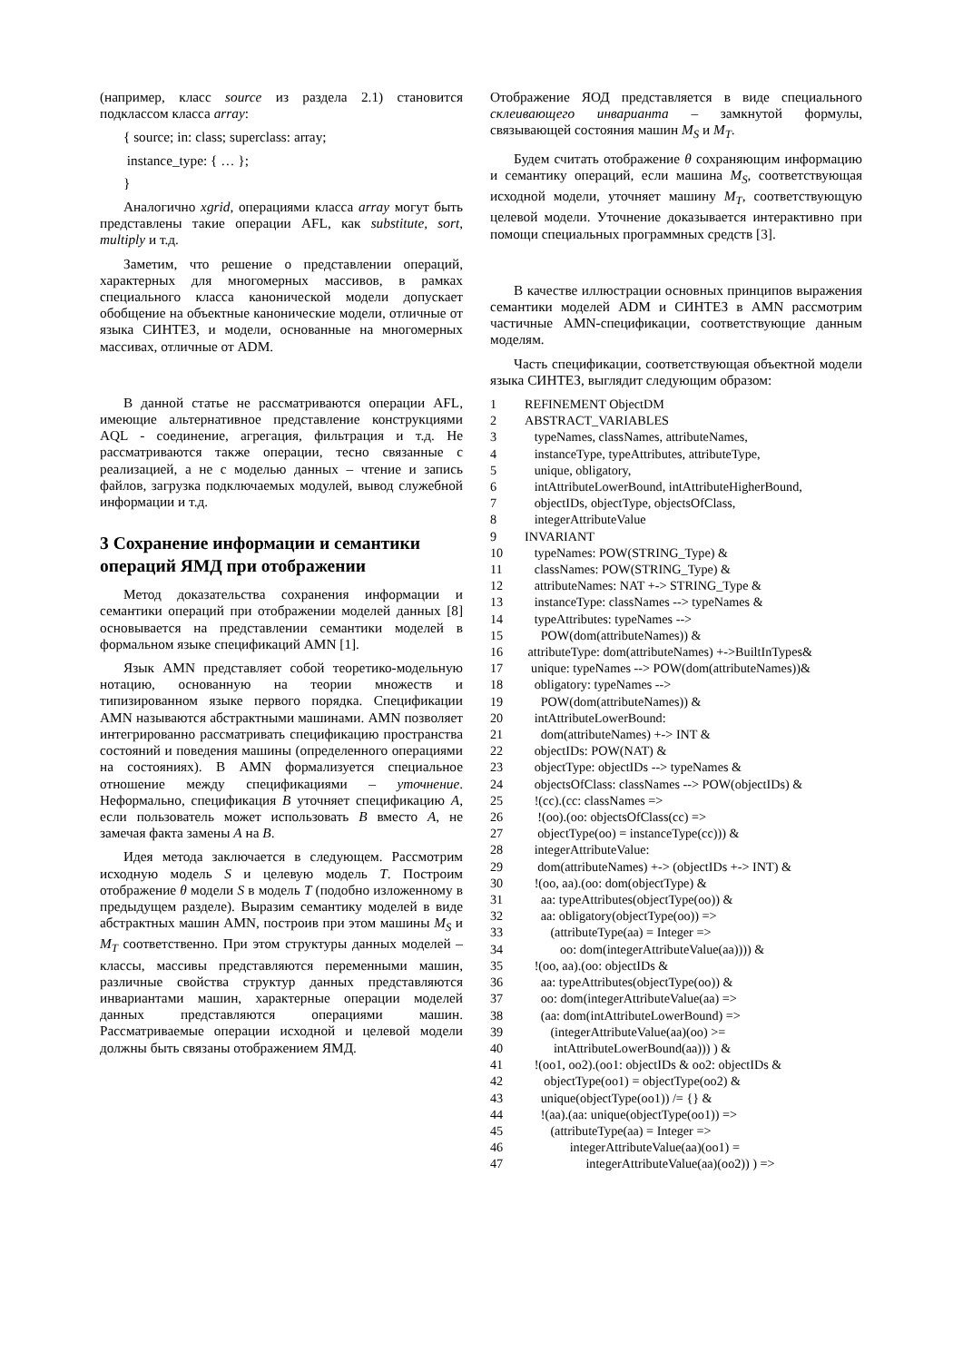(например, класс source из раздела 2.1) становится подклассом класса array:
{ source; in: class; superclass: array;
instance_type: { … };
}
Аналогично xgrid, операциями класса array могут быть представлены такие операции AFL, как substitute, sort, multiply и т.д.
Заметим, что решение о представлении операций, характерных для многомерных массивов, в рамках специального класса канонической модели допускает обобщение на объектные канонические модели, отличные от языка СИНТЕЗ, и модели, основанные на многомерных массивах, отличные от ADM.
В данной статье не рассматриваются операции AFL, имеющие альтернативное представление конструкциями AQL - соединение, агрегация, фильтрация и т.д. Не рассматриваются также операции, тесно связанные с реализацией, а не с моделью данных – чтение и запись файлов, загрузка подключаемых модулей, вывод служебной информации и т.д.
3 Сохранение информации и семантики операций ЯМД при отображении
Метод доказательства сохранения информации и семантики операций при отображении моделей данных [8] основывается на представлении семантики моделей в формальном языке спецификаций AMN [1].
Язык AMN представляет собой теоретико-модельную нотацию, основанную на теории множеств и типизированном языке первого порядка. Спецификации AMN называются абстрактными машинами. AMN позволяет интегрированно рассматривать спецификацию пространства состояний и поведения машины (определенного операциями на состояниях). В AMN формализуется специальное отношение между спецификациями – уточнение. Неформально, спецификация B уточняет спецификацию A, если пользователь может использовать B вместо A, не замечая факта замены A на B.
Идея метода заключается в следующем. Рассмотрим исходную модель S и целевую модель T. Построим отображение θ модели S в модель T (подобно изложенному в предыдущем разделе). Выразим семантику моделей в виде абстрактных машин AMN, построив при этом машины M<sub>S</sub> и M<sub>T</sub> соответственно. При этом структуры данных моделей – классы, массивы представляются переменными машин, различные свойства структур данных представляются инвариантами машин, характерные операции моделей данных представляются операциями машин. Рассматриваемые операции исходной и целевой модели должны быть связаны отображением ЯМД.
Отображение ЯОД представляется в виде специального склеивающего инварианта – замкнутой формулы, связывающей состояния машин M<sub>S</sub> и M<sub>T</sub>.
Будем считать отображение θ сохраняющим информацию и семантику операций, если машина M<sub>S</sub>, соответствующая исходной модели, уточняет машину M<sub>T</sub>, соответствующую целевой модели. Уточнение доказывается интерактивно при помощи специальных программных средств [3].
В качестве иллюстрации основных принципов выражения семантики моделей ADM и СИНТЕЗ в AMN рассмотрим частичные AMN-спецификации, соответствующие данным моделям.
Часть спецификации, соответствующая объектной модели языка СИНТЕЗ, выглядит следующим образом:
1 REFINEMENT ObjectDM
2 ABSTRACT_VARIABLES
3 typeNames, classNames, attributeNames,
4 instanceType, typeAttributes, attributeType,
5 unique, obligatory,
6 intAttributeLowerBound, intAttributeHigherBound,
7 objectIDs, objectType, objectsOfClass,
8 integerAttributeValue
9 INVARIANT
10 typeNames: POW(STRING_Type) &
11 classNames: POW(STRING_Type) &
12 attributeNames: NAT +-> STRING_Type &
13 instanceType: classNames --> typeNames &
14 typeAttributes: typeNames -->
15 POW(dom(attributeNames)) &
16 attributeType: dom(attributeNames) +->BuiltInTypes&
17 unique: typeNames --> POW(dom(attributeNames))&
18 obligatory: typeNames -->
19 POW(dom(attributeNames)) &
20 intAttributeLowerBound:
21 dom(attributeNames) +-> INT &
22 objectIDs: POW(NAT) &
23 objectType: objectIDs --> typeNames &
24 objectsOfClass: classNames --> POW(objectIDs) &
25 !(cc).(cc: classNames =>
26 !(oo).(oo: objectsOfClass(cc) =>
27 objectType(oo) = instanceType(cc))) &
28 integerAttributeValue:
29 dom(attributeNames) +-> (objectIDs +-> INT) &
30 !(oo, aa).(oo: dom(objectType) &
31 aa: typeAttributes(objectType(oo)) &
32 aa: obligatory(objectType(oo)) =>
33 (attributeType(aa) = Integer =>
34 oo: dom(integerAttributeValue(aa)))) &
35 !(oo, aa).(oo: objectIDs &
36 aa: typeAttributes(objectType(oo)) &
37 oo: dom(integerAttributeValue(aa) =>
38 (aa: dom(intAttributeLowerBound) =>
39 (integerAttributeValue(aa)(oo) >=
40 intAttributeLowerBound(aa))) ) &
41 !(oo1, oo2).(oo1: objectIDs & oo2: objectIDs &
42 objectType(oo1) = objectType(oo2) &
43 unique(objectType(oo1)) /= {} &
44 !(aa).(aa: unique(objectType(oo1)) =>
45 (attributeType(aa) = Integer =>
46 integerAttributeValue(aa)(oo1) =
47 integerAttributeValue(aa)(oo2)) ) =>